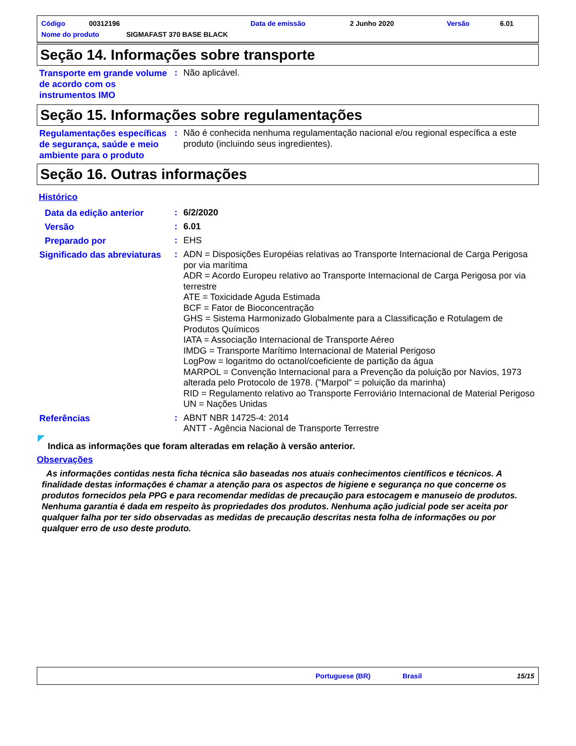Código 00312196 Data de emissão 2 Junho 2020 Versão 6.01
Nome do produto SIGMAFAST 370 BASE BLACK
Seção 14. Informações sobre transporte
Transporte em grande volume de acordo com os instrumentos IMO
:
Não aplicável.
Seção 15. Informações sobre regulamentações
Regulamentações específicas de segurança, saúde e meio ambiente para o produto
:
Não é conhecida nenhuma regulamentação nacional e/ou regional específica a este produto (incluindo seus ingredientes).
Seção 16. Outras informações
Histórico
Data da edição anterior
:
6/2/2020
Versão
:
6.01
Preparado por
:
EHS
Significado das abreviaturas
:
ADN = Disposições Européias relativas ao Transporte Internacional de Carga Perigosa por via marítima
ADR = Acordo Europeu relativo ao Transporte Internacional de Carga Perigosa por via terrestre
ATE = Toxicidade Aguda Estimada
BCF = Fator de Bioconcentração
GHS = Sistema Harmonizado Globalmente para a Classificação e Rotulagem de Produtos Químicos
IATA = Associação Internacional de Transporte Aéreo
IMDG = Transporte Marítimo Internacional de Material Perigoso
LogPow = logaritmo do octanol/coeficiente de partição da água
MARPOL = Convenção Internacional para a Prevenção da poluição por Navios, 1973 alterada pelo Protocolo de 1978. ("Marpol" = poluição da marinha)
RID = Regulamento relativo ao Transporte Ferroviário Internacional de Material Perigoso
UN = Nações Unidas
Referências
:
ABNT NBR 14725-4: 2014
ANTT - Agência Nacional de Transporte Terrestre
Indica as informações que foram alteradas em relação à versão anterior.
Observações
As informações contidas nesta ficha técnica são baseadas nos atuais conhecimentos científicos e técnicos. A finalidade destas informações é chamar a atenção para os aspectos de higiene e segurança no que concerne os produtos fornecidos pela PPG e para recomendar medidas de precaução para estocagem e manuseio de produtos. Nenhuma garantia é dada em respeito às propriedades dos produtos. Nenhuma ação judicial pode ser aceita por qualquer falha por ter sido observadas as medidas de precaução descritas nesta folha de informações ou por qualquer erro de uso deste produto.
Portuguese (BR) Brasil 15/15